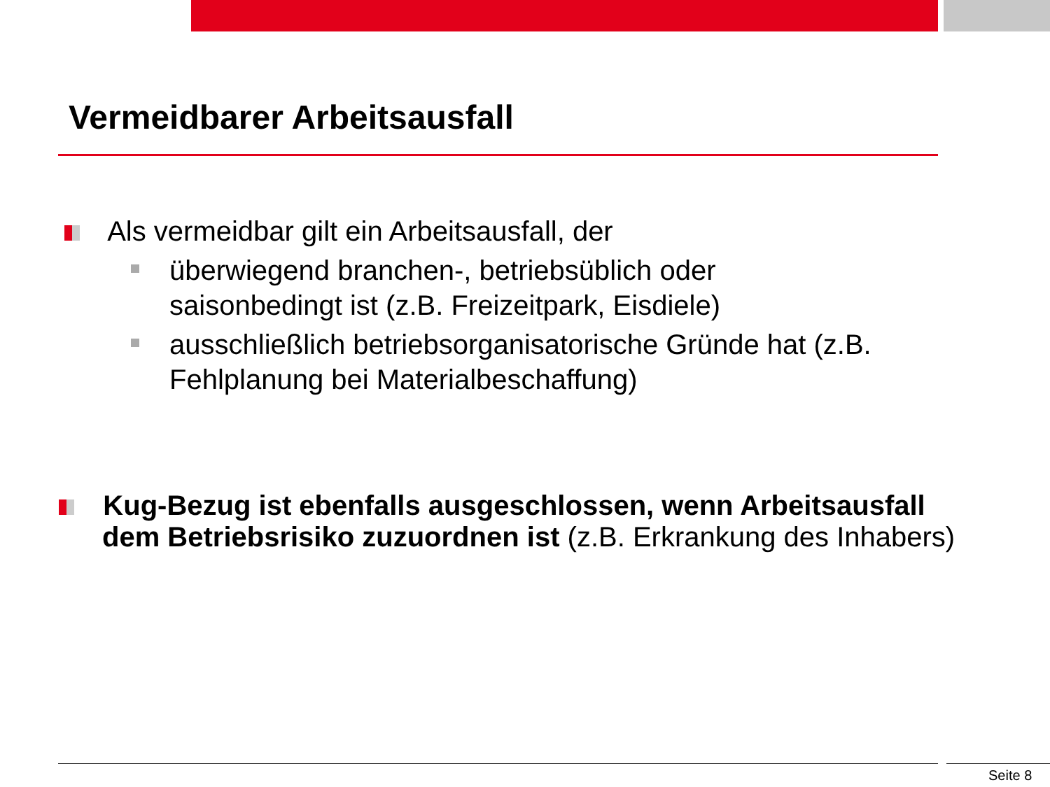Vermeidbarer Arbeitsausfall
Als vermeidbar gilt ein Arbeitsausfall, der
überwiegend branchen-, betriebsüblich oder
saisonbedingt ist (z.B. Freizeitpark, Eisdiele)
ausschließlich betriebsorganisatorische Gründe hat (z.B.
Fehlplanung bei Materialbeschaffung)
Kug-Bezug ist ebenfalls ausgeschlossen, wenn Arbeitsausfall
dem Betriebsrisiko zuzuordnen ist (z.B. Erkrankung des Inhabers)
Seite 8